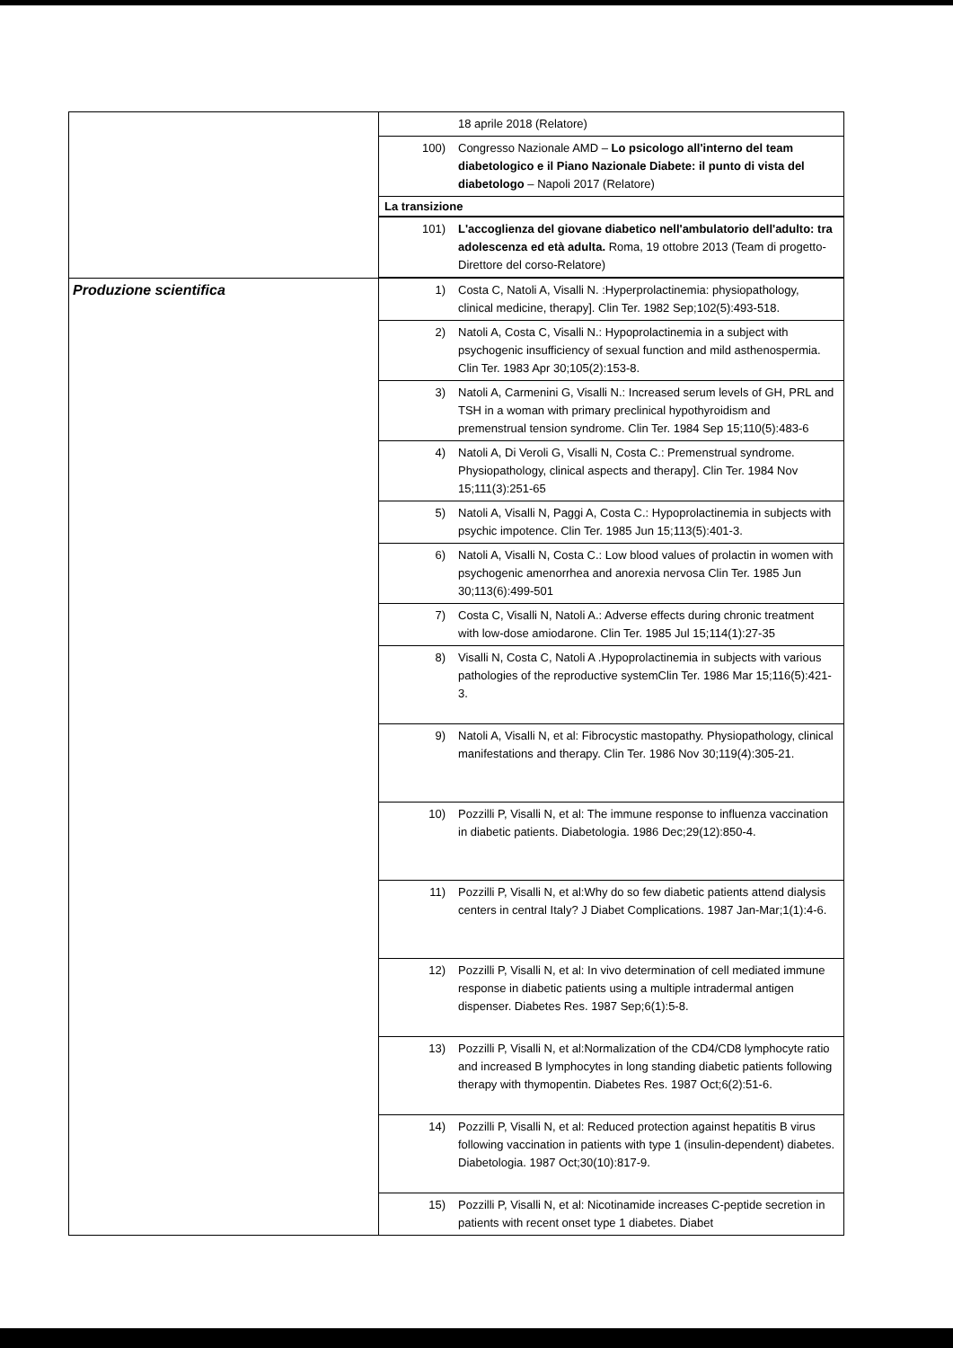| | 18 aprile 2018 (Relatore) 100) Congresso Nazionale AMD – Lo psicologo all'interno del team diabetologico e il Piano Nazionale Diabete: il punto di vista del diabetologo – Napoli 2017 (Relatore) La transizione 101) L'accoglienza del giovane diabetico nell'ambulatorio dell'adulto: tra adolescenza ed età adulta. Roma, 19 ottobre 2013 (Team di progetto-Direttore del corso-Relatore) |
| Produzione scientifica | 1) Costa C, Natoli A, Visalli N. :Hyperprolactinemia: physiopathology, clinical medicine, therapy]. Clin Ter. 1982 Sep;102(5):493-518. 2) Natoli A, Costa C, Visalli N.: Hypoprolactinemia in a subject with psychogenic insufficiency of sexual function and mild asthenospermia. Clin Ter. 1983 Apr 30;105(2):153-8. 3) Natoli A, Carmenini G, Visalli N.: Increased serum levels of GH, PRL and TSH in a woman with primary preclinical hypothyroidism and premenstrual tension syndrome. Clin Ter. 1984 Sep 15;110(5):483-6 4) Natoli A, Di Veroli G, Visalli N, Costa C.: Premenstrual syndrome. Physiopathology, clinical aspects and therapy]. Clin Ter. 1984 Nov 15;111(3):251-65 5) Natoli A, Visalli N, Paggi A, Costa C.: Hypoprolactinemia in subjects with psychic impotence. Clin Ter. 1985 Jun 15;113(5):401-3. 6) Natoli A, Visalli N, Costa C.: Low blood values of prolactin in women with psychogenic amenorrhea and anorexia nervosa Clin Ter. 1985 Jun 30;113(6):499-501 7) Costa C, Visalli N, Natoli A.: Adverse effects during chronic treatment with low-dose amiodarone. Clin Ter. 1985 Jul 15;114(1):27-35 8) Visalli N, Costa C, Natoli A .Hypoprolactinemia in subjects with various pathologies of the reproductive systemClin Ter. 1986 Mar 15;116(5):421-3. 9) Natoli A, Visalli N, et al: Fibrocystic mastopathy. Physiopathology, clinical manifestations and therapy. Clin Ter. 1986 Nov 30;119(4):305-21. 10) Pozzilli P, Visalli N, et al: The immune response to influenza vaccination in diabetic patients. Diabetologia. 1986 Dec;29(12):850-4. 11) Pozzilli P, Visalli N, et al:Why do so few diabetic patients attend dialysis centers in central Italy? J Diabet Complications. 1987 Jan-Mar;1(1):4-6. 12) Pozzilli P, Visalli N, et al: In vivo determination of cell mediated immune response in diabetic patients using a multiple intradermal antigen dispenser. Diabetes Res. 1987 Sep;6(1):5-8. 13) Pozzilli P, Visalli N, et al:Normalization of the CD4/CD8 lymphocyte ratio and increased B lymphocytes in long standing diabetic patients following therapy with thymopentin. Diabetes Res. 1987 Oct;6(2):51-6. 14) Pozzilli P, Visalli N, et al: Reduced protection against hepatitis B virus following vaccination in patients with type 1 (insulin-dependent) diabetes. Diabetologia. 1987 Oct;30(10):817-9. 15) Pozzilli P, Visalli N, et al: Nicotinamide increases C-peptide secretion in patients with recent onset type 1 diabetes. Diabet |